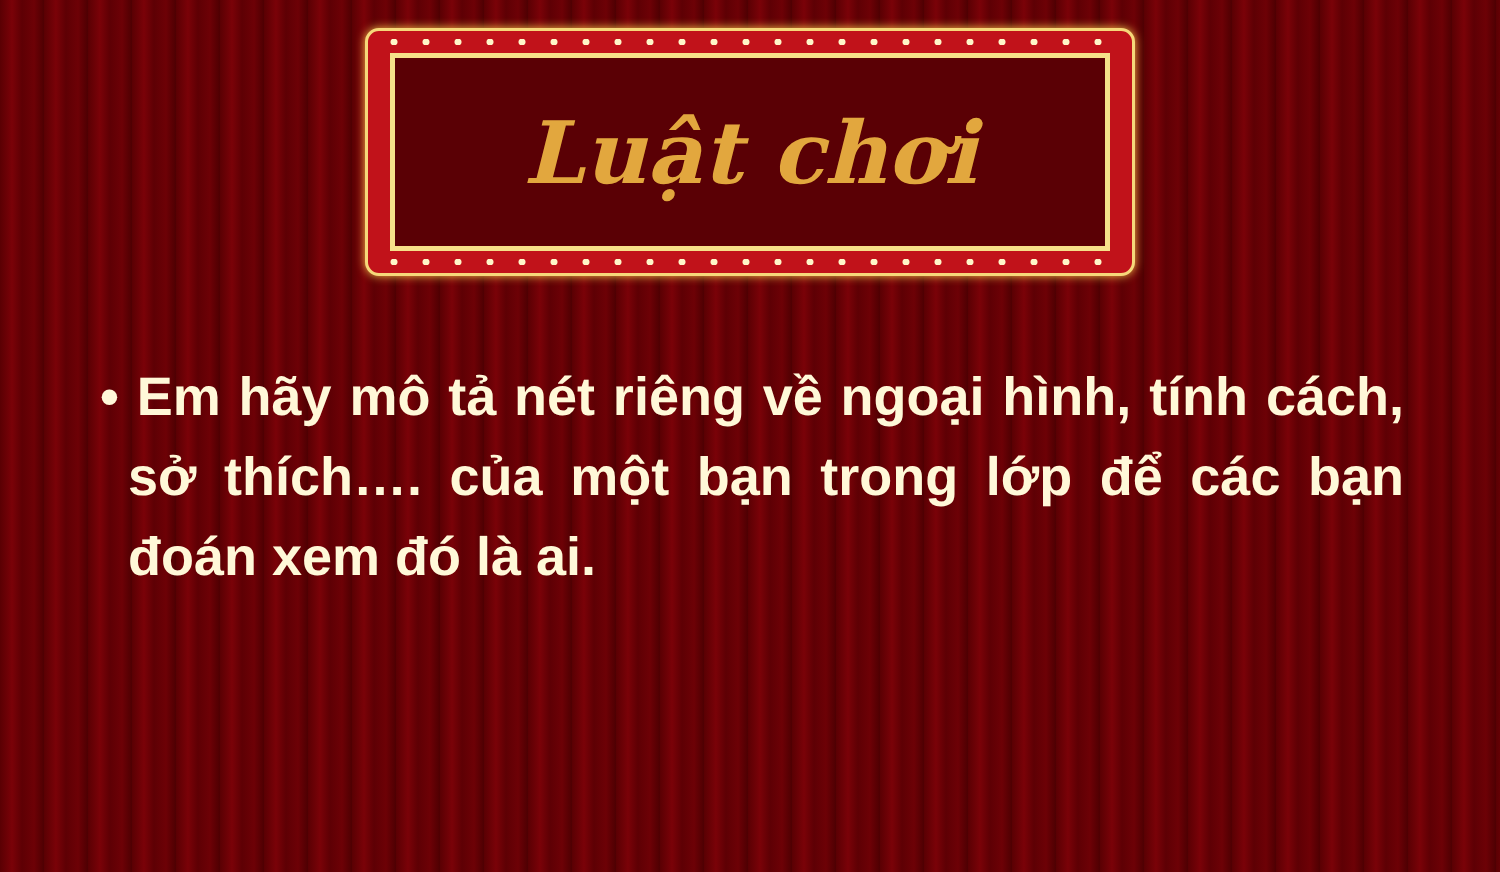Luật chơi
• Em hãy mô tả nét riêng về ngoại hình, tính cách, sở thích…. của một bạn trong lớp để các bạn đoán xem đó là ai.